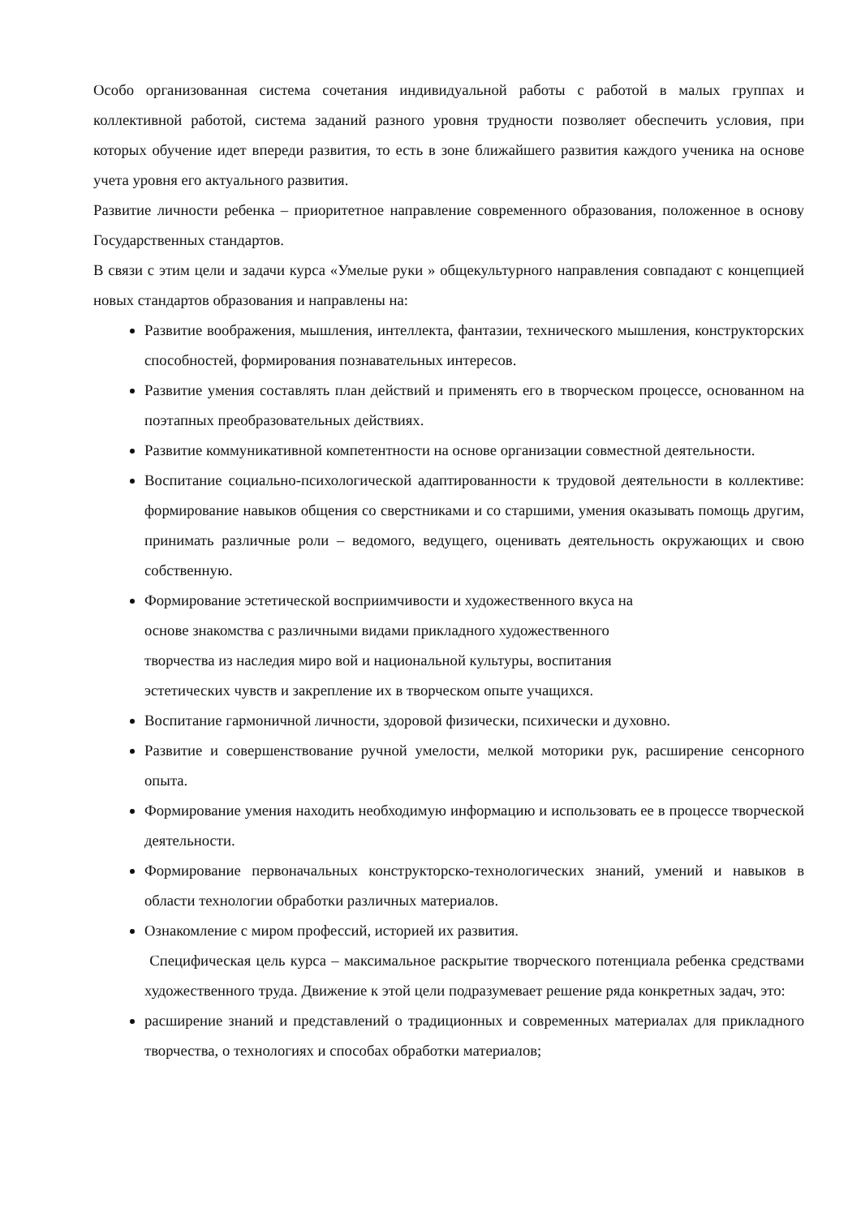Особо организованная система сочетания индивидуальной работы с работой в малых группах и коллективной работой, система заданий разного уровня трудности позволяет обеспечить условия, при которых обучение идет впереди развития, то есть в зоне ближайшего развития каждого ученика на основе учета уровня его актуального развития.
Развитие личности ребенка – приоритетное направление современного образования, положенное в основу Государственных стандартов.
В связи с этим цели и задачи курса «Умелые руки » общекультурного направления совпадают с концепцией новых стандартов образования и направлены на:
Развитие воображения, мышления, интеллекта, фантазии, технического мышления, конструкторских способностей, формирования познавательных интересов.
Развитие умения составлять план действий и применять его в творческом процессе, основанном на поэтапных преобразовательных действиях.
Развитие коммуникативной компетентности на основе организации совместной деятельности.
Воспитание социально-психологической адаптированности к трудовой деятельности в коллективе: формирование навыков общения со сверстниками и со старшими, умения оказывать помощь другим, принимать различные роли – ведомого, ведущего, оценивать деятельность окружающих и свою собственную.
Формирование эстетической восприимчивости и художественного вкуса на
основе знакомства с различными видами прикладного художественного
творчества из наследия миро вой и национальной культуры, воспитания
эстетических чувств и закрепление их в творческом опыте учащихся.
Воспитание гармоничной личности, здоровой физически, психически и духовно.
Развитие и совершенствование ручной умелости, мелкой моторики рук, расширение сенсорного опыта.
Формирование умения находить необходимую информацию и использовать ее в процессе творческой деятельности.
Формирование первоначальных конструкторско-технологических знаний, умений и навыков в области технологии обработки различных материалов.
Ознакомление с миром профессий, историей их развития.
Специфическая цель курса – максимальное раскрытие творческого потенциала ребенка средствами художественного труда. Движение к этой цели подразумевает решение ряда конкретных задач, это:
расширение знаний и представлений о традиционных и современных материалах для прикладного творчества, о технологиях и способах обработки материалов;